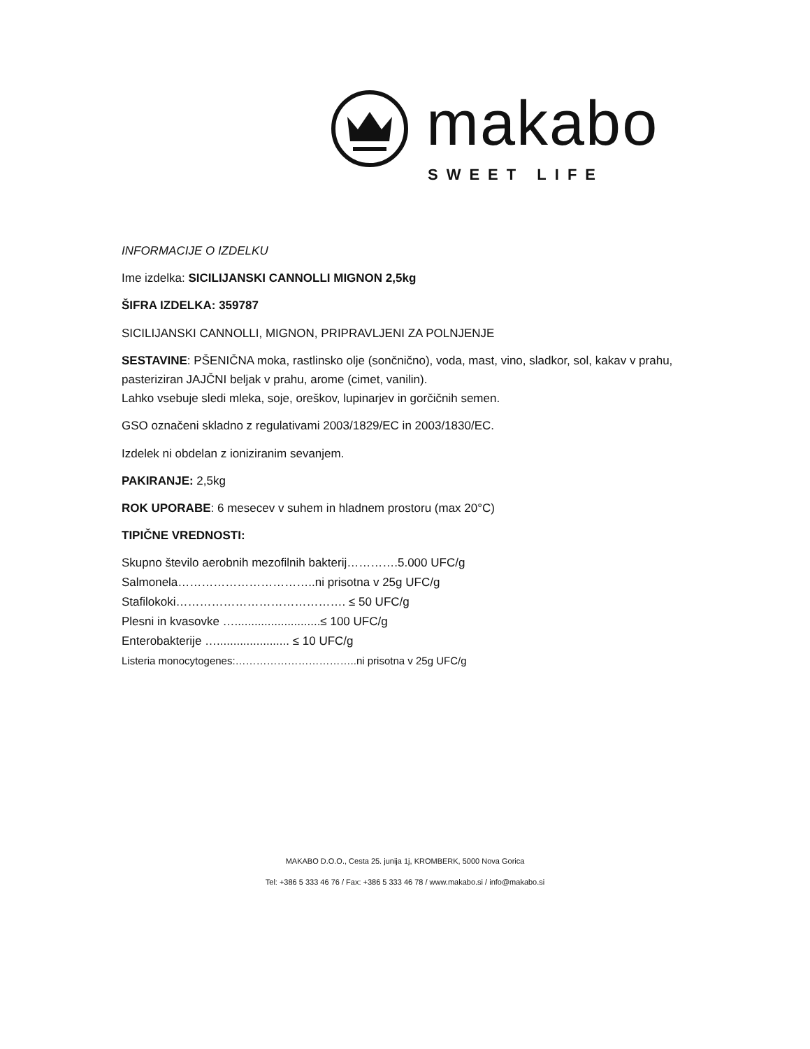makabo
SWEET LIFE
INFORMACIJE O IZDELKU
Ime izdelka: SICILIJANSKI CANNOLLI MIGNON 2,5kg
ŠIFRA IZDELKA: 359787
SICILIJANSKI CANNOLLI, MIGNON, PRIPRAVLJENI ZA POLNJENJE
SESTAVINE: PŠENIČNA moka, rastlinsko olje (sončnično), voda, mast, vino, sladkor, sol, kakav v prahu, pasteriziran JAJČNI beljak v prahu, arome (cimet, vanilin).
Lahko vsebuje sledi mleka, soje, oreškov, lupinarjev in gorčičnih semen.
GSO označeni skladno z regulativami 2003/1829/EC in 2003/1830/EC.
Izdelek ni obdelan z ioniziranim sevanjem.
PAKIRANJE: 2,5kg
ROK UPORABE: 6 mesecev v suhem in hladnem prostoru (max 20°C)
TIPIČNE VREDNOSTI:
Skupno število aerobnih mezofilnih bakterij………….5.000 UFC/g
Salmonela……………………………..ni prisotna v 25g UFC/g
Stafilokoki……………………………………. ≤ 50 UFC/g
Plesni in kvasovke …..........................≤ 100 UFC/g
Enterobakterije …...................... ≤ 10 UFC/g
Listeria monocytogenes:……………………………..ni prisotna v 25g UFC/g
MAKABO D.O.O., Cesta 25. junija 1j, KROMBERK, 5000 Nova Gorica
Tel: +386 5 333 46 76 / Fax: +386 5 333 46 78 / www.makabo.si / info@makabo.si